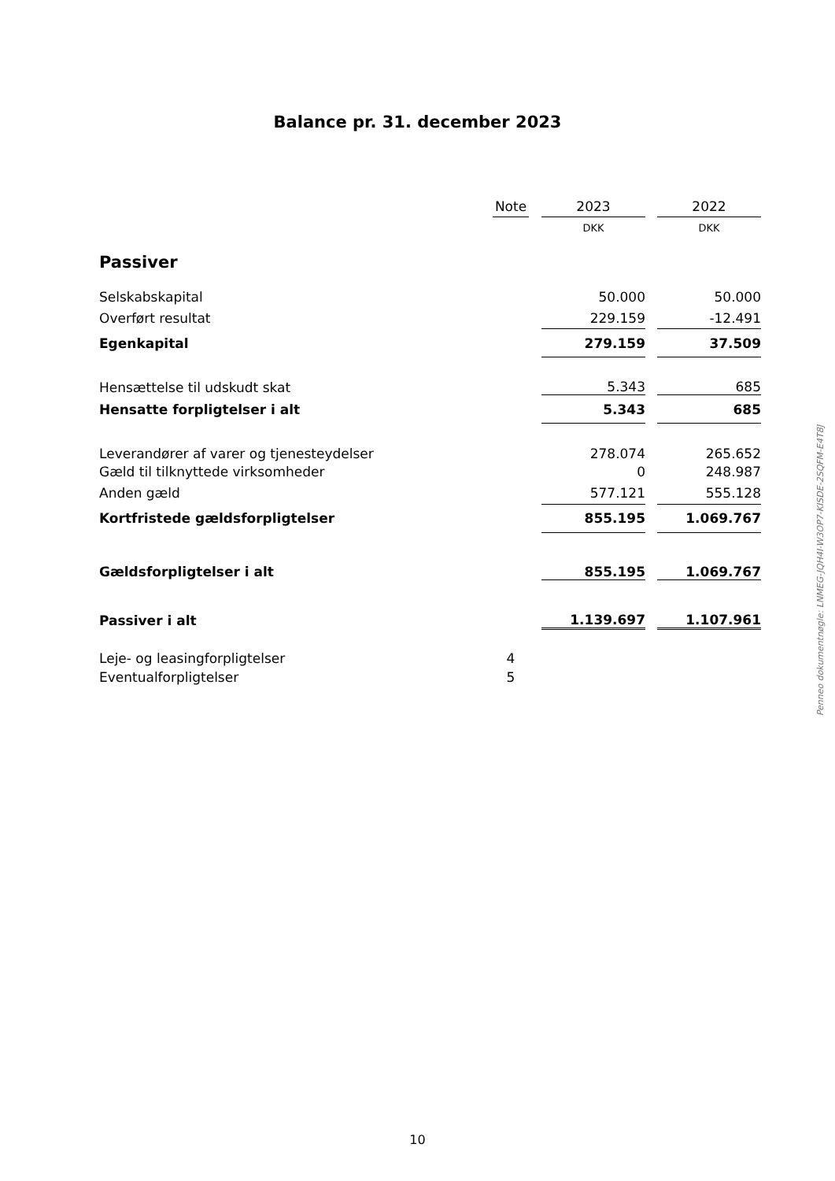Balance pr. 31. december 2023
| | Note | | 2023 | | 2022 |
| --- | --- | --- | --- | --- | --- |
| | | | DKK | | DKK |
| Passiver | | | | | |
| Selskabskapital | | | 50.000 | | 50.000 |
| Overført resultat | | | 229.159 | | -12.491 |
| Egenkapital | | | 279.159 | | 37.509 |
| Hensættelse til udskudt skat | | | 5.343 | | 685 |
| Hensatte forpligtelser i alt | | | 5.343 | | 685 |
| Leverandører af varer og tjenesteydelser | | | 278.074 | | 265.652 |
| Gæld til tilknyttede virksomheder | | | 0 | | 248.987 |
| Anden gæld | | | 577.121 | | 555.128 |
| Kortfristede gældsforpligtelser | | | 855.195 | | 1.069.767 |
| Gældsforpligtelser i alt | | | 855.195 | | 1.069.767 |
| Passiver i alt | | | 1.139.697 | | 1.107.961 |
| Leje- og leasingforpligtelser | 4 | | | | |
| Eventualforpligtelser | 5 | | | | |
Penneo dokumentnøgle: LNMEG-JQH4I-W3OP7-KISDE-2SQFM-E4T8J
10